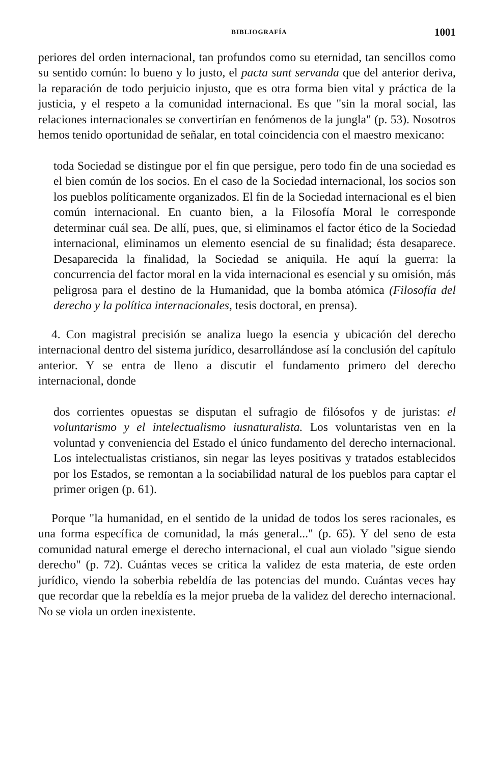BIBLIOGRAFÍA 1001
periores del orden internacional, tan profundos como su eternidad, tan sencillos como su sentido común: lo bueno y lo justo, el pacta sunt servanda que del anterior deriva, la reparación de todo perjuicio injusto, que es otra forma bien vital y práctica de la justicia, y el respeto a la comunidad internacional. Es que "sin la moral social, las relaciones internacionales se convertirían en fenómenos de la jungla" (p. 53). Nosotros hemos tenido oportunidad de señalar, en total coincidencia con el maestro mexicano:
toda Sociedad se distingue por el fin que persigue, pero todo fin de una sociedad es el bien común de los socios. En el caso de la Sociedad internacional, los socios son los pueblos políticamente organizados. El fin de la Sociedad internacional es el bien común internacional. En cuanto bien, a la Filosofía Moral le corresponde determinar cuál sea. De allí, pues, que, si eliminamos el factor ético de la Sociedad internacional, eliminamos un elemento esencial de su finalidad; ésta desaparece. Desaparecida la finalidad, la Sociedad se aniquila. He aquí la guerra: la concurrencia del factor moral en la vida internacional es esencial y su omisión, más peligrosa para el destino de la Humanidad, que la bomba atómica (Filosofía del derecho y la política internacionales, tesis doctoral, en prensa).
4. Con magistral precisión se analiza luego la esencia y ubicación del derecho internacional dentro del sistema jurídico, desarrollándose así la conclusión del capítulo anterior. Y se entra de lleno a discutir el fundamento primero del derecho internacional, donde
dos corrientes opuestas se disputan el sufragio de filósofos y de juristas: el voluntarismo y el intelectualismo iusnaturalista. Los voluntaristas ven en la voluntad y conveniencia del Estado el único fundamento del derecho internacional. Los intelectualistas cristianos, sin negar las leyes positivas y tratados establecidos por los Estados, se remontan a la sociabilidad natural de los pueblos para captar el primer origen (p. 61).
Porque "la humanidad, en el sentido de la unidad de todos los seres racionales, es una forma específica de comunidad, la más general..." (p. 65). Y del seno de esta comunidad natural emerge el derecho internacional, el cual aun violado "sigue siendo derecho" (p. 72). Cuántas veces se critica la validez de esta materia, de este orden jurídico, viendo la soberbia rebeldía de las potencias del mundo. Cuántas veces hay que recordar que la rebeldía es la mejor prueba de la validez del derecho internacional. No se viola un orden inexistente.